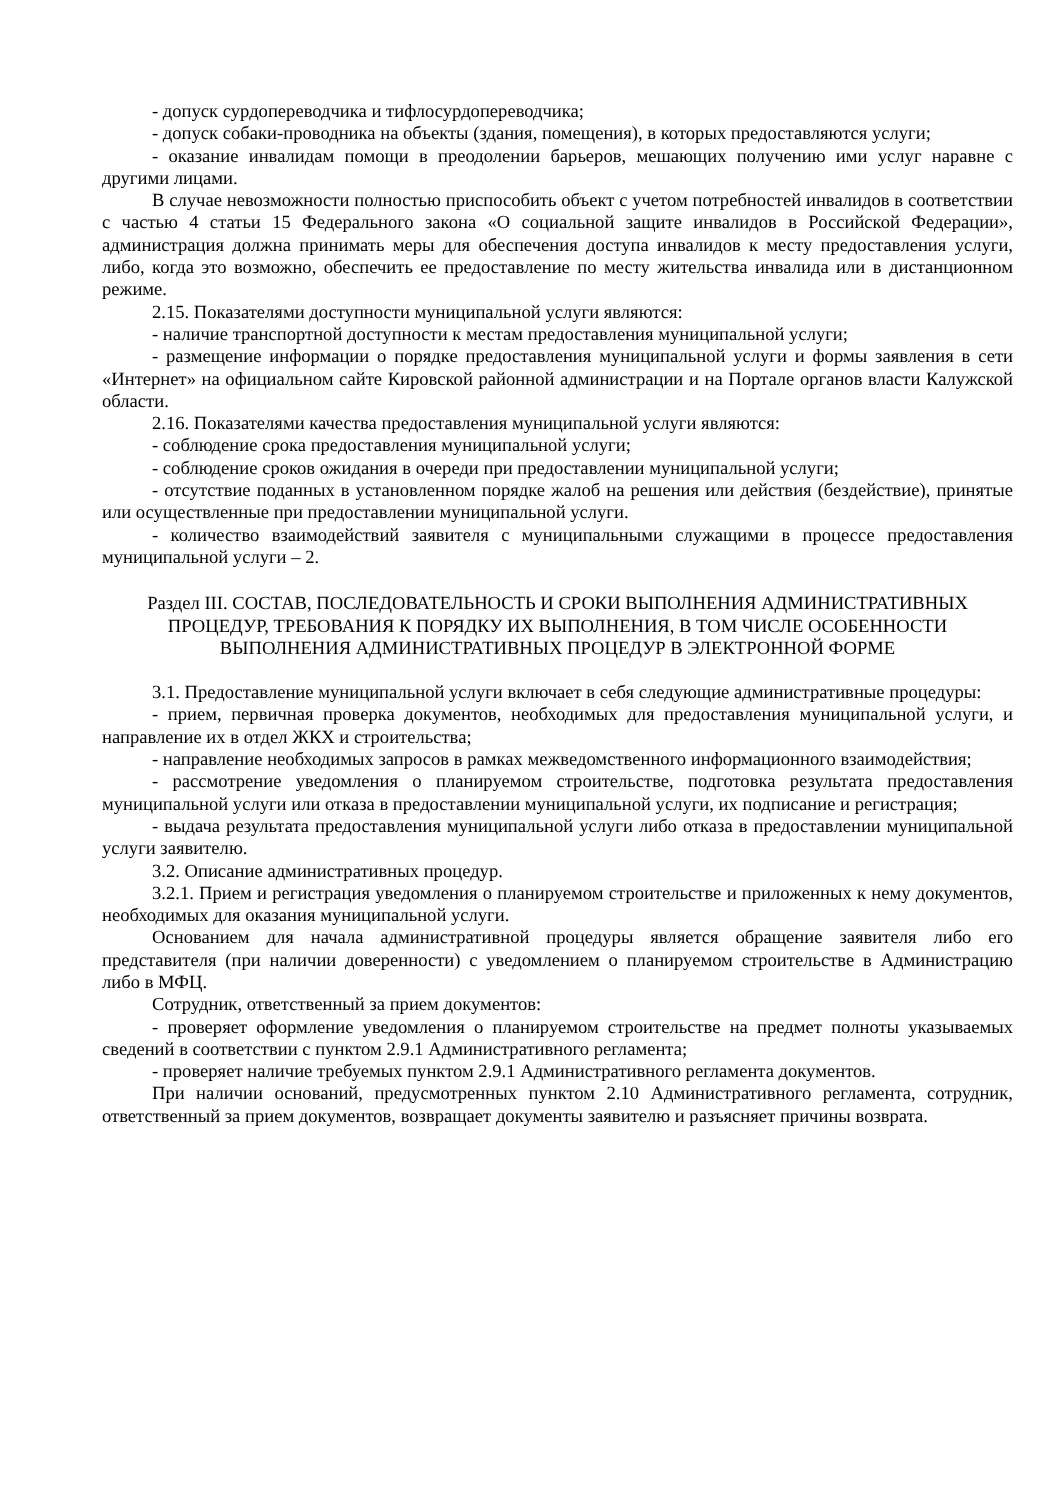- допуск сурдопереводчика и тифлосурдопереводчика;
- допуск собаки-проводника на объекты (здания, помещения), в которых предоставляются услуги;
- оказание инвалидам помощи в преодолении барьеров, мешающих получению ими услуг наравне с другими лицами.
В случае невозможности полностью приспособить объект с учетом потребностей инвалидов в соответствии с частью 4 статьи 15 Федерального закона «О социальной защите инвалидов в Российской Федерации», администрация должна принимать меры для обеспечения доступа инвалидов к месту предоставления услуги, либо, когда это возможно, обеспечить ее предоставление по месту жительства инвалида или в дистанционном режиме.
2.15. Показателями доступности муниципальной услуги являются:
- наличие транспортной доступности к местам предоставления муниципальной услуги;
- размещение информации о порядке предоставления муниципальной услуги и формы заявления в сети «Интернет» на официальном сайте Кировской районной администрации и на Портале органов власти Калужской области.
2.16. Показателями качества предоставления муниципальной услуги являются:
- соблюдение срока предоставления муниципальной услуги;
- соблюдение сроков ожидания в очереди при предоставлении муниципальной услуги;
- отсутствие поданных в установленном порядке жалоб на решения или действия (бездействие), принятые или осуществленные при предоставлении муниципальной услуги.
- количество взаимодействий заявителя с муниципальными служащими в процессе предоставления муниципальной услуги – 2.
Раздел III. СОСТАВ, ПОСЛЕДОВАТЕЛЬНОСТЬ И СРОКИ ВЫПОЛНЕНИЯ АДМИНИСТРАТИВНЫХ ПРОЦЕДУР, ТРЕБОВАНИЯ К ПОРЯДКУ ИХ ВЫПОЛНЕНИЯ, В ТОМ ЧИСЛЕ ОСОБЕННОСТИ ВЫПОЛНЕНИЯ АДМИНИСТРАТИВНЫХ ПРОЦЕДУР В ЭЛЕКТРОННОЙ ФОРМЕ
3.1. Предоставление муниципальной услуги включает в себя следующие административные процедуры:
- прием, первичная проверка документов, необходимых для предоставления муниципальной услуги, и направление их в отдел ЖКХ и строительства;
- направление необходимых запросов в рамках межведомственного информационного взаимодействия;
- рассмотрение уведомления о планируемом строительстве, подготовка результата предоставления муниципальной услуги или отказа в предоставлении муниципальной услуги, их подписание и регистрация;
- выдача результата предоставления муниципальной услуги либо отказа в предоставлении муниципальной услуги заявителю.
3.2. Описание административных процедур.
3.2.1. Прием и регистрация уведомления о планируемом строительстве и приложенных к нему документов, необходимых для оказания муниципальной услуги.
Основанием для начала административной процедуры является обращение заявителя либо его представителя (при наличии доверенности) с уведомлением о планируемом строительстве в Администрацию либо в МФЦ.
Сотрудник, ответственный за прием документов:
- проверяет оформление уведомления о планируемом строительстве на предмет полноты указываемых сведений в соответствии с пунктом 2.9.1 Административного регламента;
- проверяет наличие требуемых пунктом 2.9.1 Административного регламента документов.
При наличии оснований, предусмотренных пунктом 2.10 Административного регламента, сотрудник, ответственный за прием документов, возвращает документы заявителю и разъясняет причины возврата.